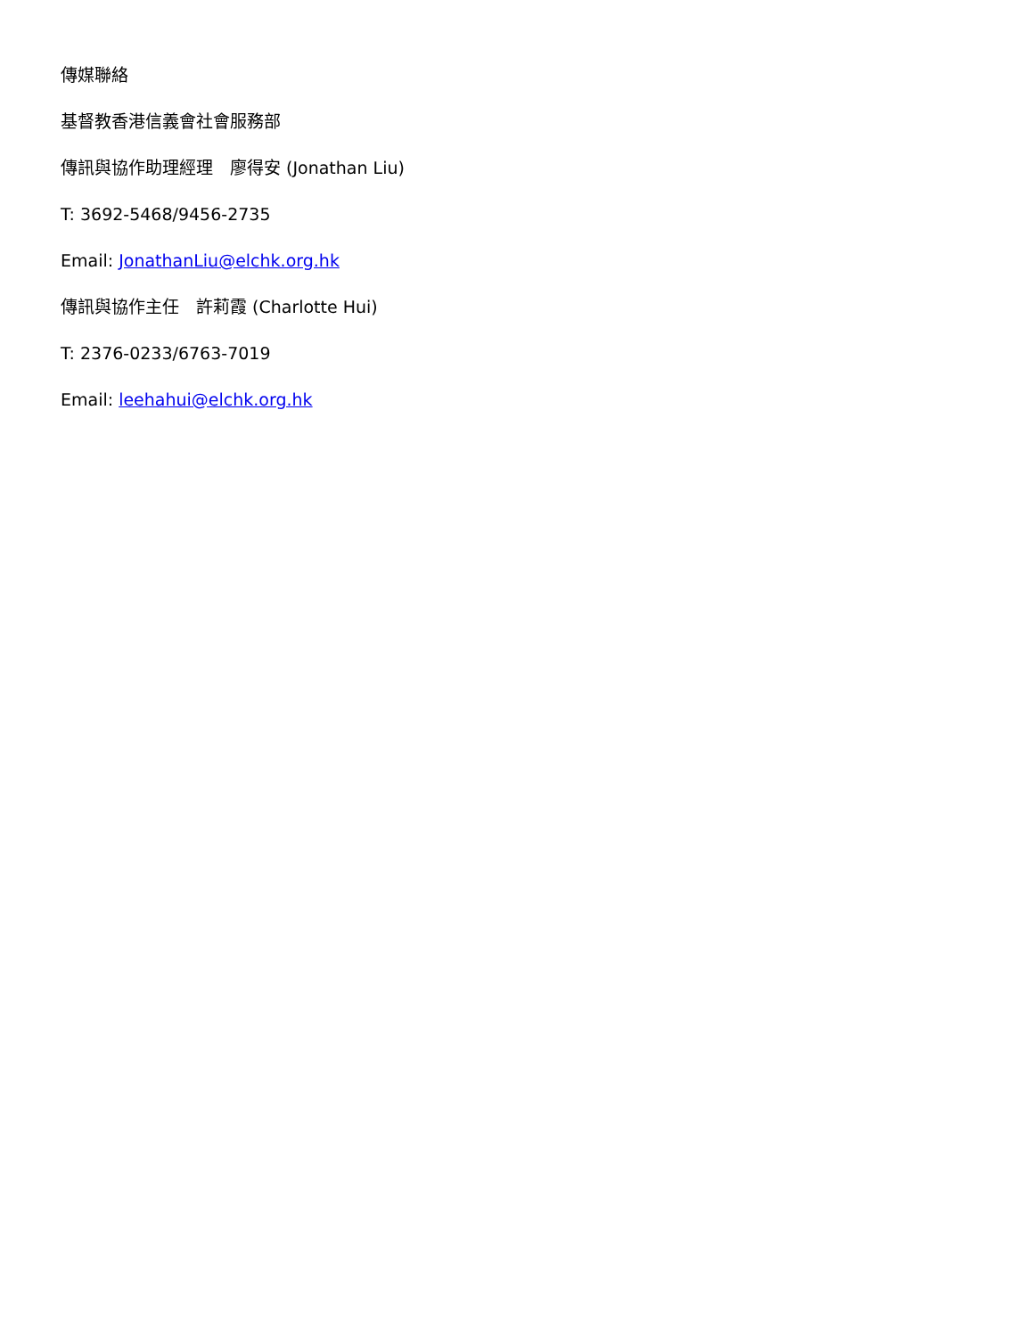傳媒聯絡
基督教香港信義會社會服務部
傳訊與協作助理經理　廖得安 (Jonathan Liu)
T: 3692-5468/9456-2735
Email: JonathanLiu@elchk.org.hk
傳訊與協作主任　許莉霞 (Charlotte Hui)
T: 2376-0233/6763-7019
Email: leehahui@elchk.org.hk